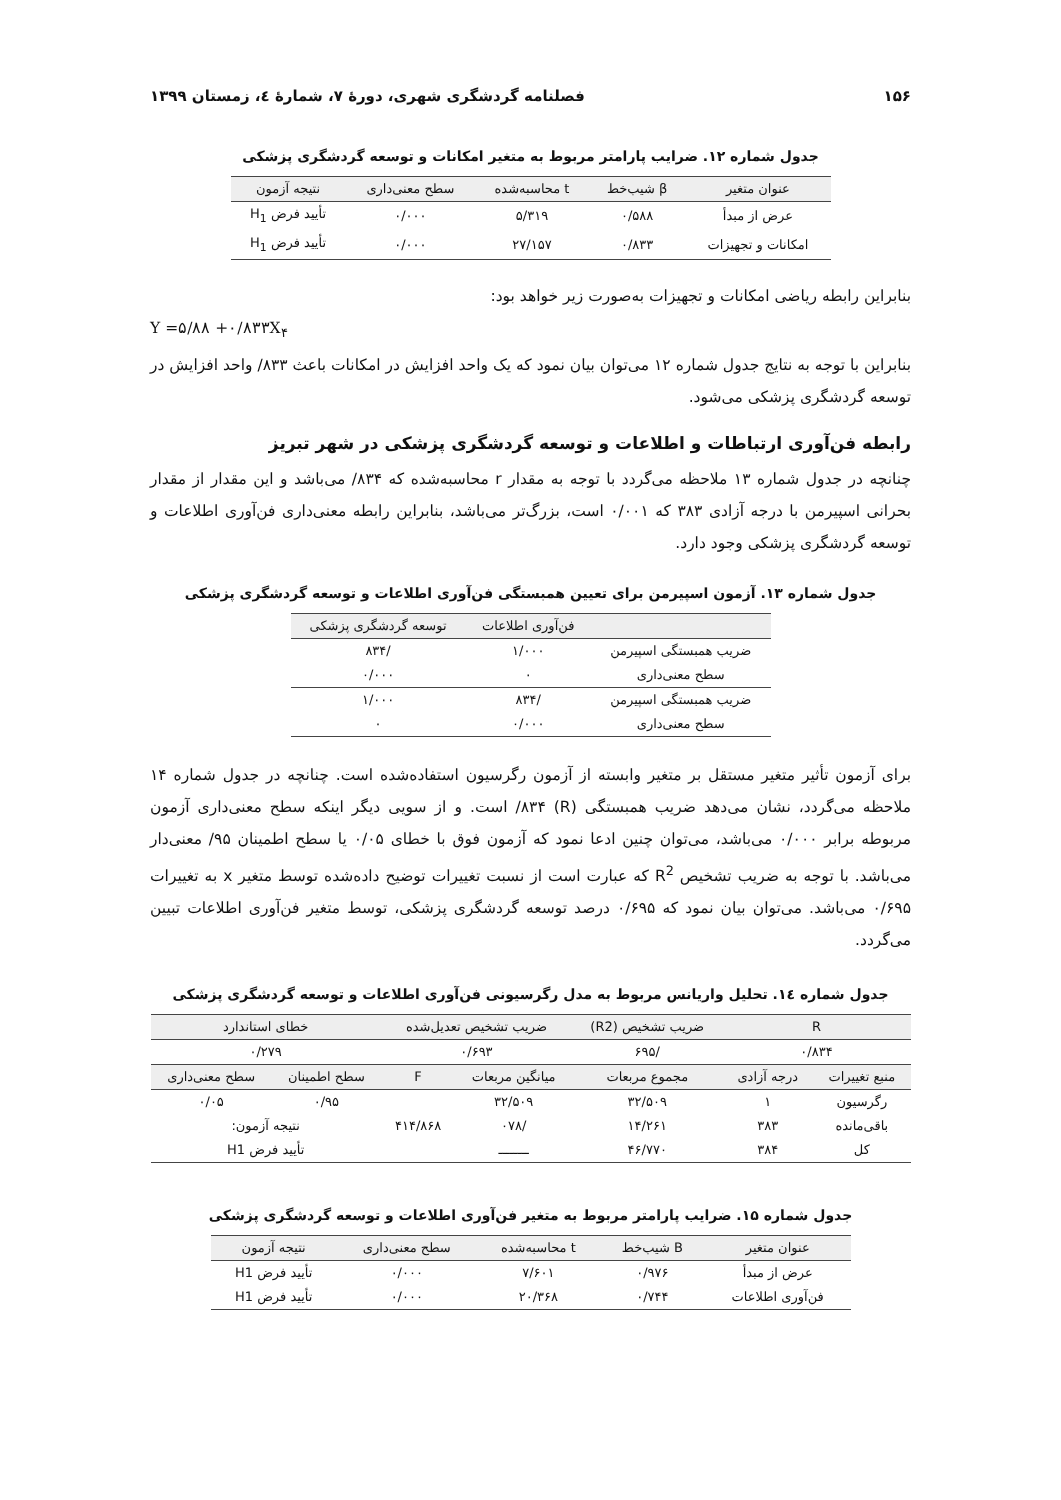۱۵۶ فصلنامه گردشگری شهری، دورهٔ ۷، شمارهٔ ٤، زمستان ۱۳۹۹
جدول شماره ۱۲. ضرایب پارامتر مربوط به متغیر امکانات و توسعه گردشگری پزشکی
| عنوان متغیر | β شیب‌خط | t محاسبه‌شده | سطح معنی‌داری | نتیجه آزمون |
| --- | --- | --- | --- | --- |
| عرض از مبدأ | ۰/۵۸۸ | ۵/۳۱۹ | ۰/۰۰۰ | تأیید فرض H<sub>1</sub> |
| امکانات و تجهیزات | ۰/۸۳۳ | ۲۷/۱۵۷ | ۰/۰۰۰ | تأیید فرض H<sub>1</sub> |
بنابراین رابطه ریاضی امکانات و تجهیزات به‌صورت زیر خواهد بود:
Y =۵/۸۸ +۰/۸۳۳X<sub>۴</sub>
بنابراین با توجه به نتایج جدول شماره ۱۲ می‌توان بیان نمود که یک واحد افزایش در امکانات باعث ۸۳۳/ واحد افزایش در توسعه گردشگری پزشکی می‌شود.
رابطه فن‌آوری ارتباطات و اطلاعات و توسعه گردشگری پزشکی در شهر تبریز
چنانچه در جدول شماره ۱۳ ملاحظه می‌گردد با توجه به مقدار r محاسبه‌شده که ۸۳۴/ می‌باشد و این مقدار از مقدار بحرانی اسپیرمن با درجه آزادی ۳۸۳ که ۰/۰۰۱ است، بزرگ‌تر می‌باشد، بنابراین رابطه معنی‌داری فن‌آوری اطلاعات و توسعه گردشگری پزشکی وجود دارد.
جدول شماره ۱۳. آزمون اسپیرمن برای تعیین همبستگی فن‌آوری اطلاعات و توسعه گردشگری پزشکی
| | فن‌آوری اطلاعات | توسعه گردشگری پزشکی |
| --- | --- | --- |
| ضریب همبستگی اسپیرمن | ۱/۰۰۰ | /۸۳۴ |
| سطح معنی‌داری | ۰ | ۰/۰۰۰ |
| ضریب همبستگی اسپیرمن | /۸۳۴ | ۱/۰۰۰ |
| سطح معنی‌داری | ۰/۰۰۰ | ۰ |
برای آزمون تأثیر متغیر مستقل بر متغیر وابسته از آزمون رگرسیون استفاده‌شده است. چنانچه در جدول شماره ۱۴ ملاحظه می‌گردد، نشان می‌دهد ضریب همبستگی (R) ۸۳۴/ است. و از سویی دیگر اینکه سطح معنی‌داری آزمون مربوطه برابر ۰/۰۰۰ می‌باشد، می‌توان چنین ادعا نمود که آزمون فوق با خطای ۰/۰۵ یا سطح اطمینان ۹۵/ معنی‌دار می‌باشد. با توجه به ضریب تشخیص R<sup>2</sup> که عبارت است از نسبت تغییرات توضیح داده‌شده توسط متغیر x به تغییرات ۰/۶۹۵ می‌باشد. می‌توان بیان نمود که ۰/۶۹۵ درصد توسعه گردشگری پزشکی، توسط متغیر فن‌آوری اطلاعات تبیین می‌گردد.
جدول شماره ١٤. تحلیل واریانس مربوط به مدل رگرسیونی فن‌آوری اطلاعات و توسعه گردشگری پزشکی
| R | | ضریب تشخیص (R2) | ضریب تشخیص تعدیل‌شده | | خطای استاندارد | |
| --- | --- | --- | --- | --- | --- | --- |
| ۰/۸۳۴ | | /۶۹۵ | ۰/۶۹۳ | | ۰/۲۷۹ | |
| منبع تغییرات | درجه آزادی | مجموع مربعات | میانگین مربعات | F | سطح اطمینان | سطح معنی‌داری |
| رگرسیون | ۱ | ۳۲/۵۰۹ | ۳۲/۵۰۹ | ۴۱۴/۸۶۸ | ۰/۹۵ | ۰/۰۵ |
| باقی‌مانده | ۳۸۳ | ۱۴/۲۶۱ | /۰۷۸ | | نتیجه آزمون: | |
| کل | ۳۸۴ | ۴۶/۷۷۰ | ــــــــ | | تأیید فرض H1 | |
جدول شماره ۱۵. ضرایب پارامتر مربوط به متغیر فن‌آوری اطلاعات و توسعه گردشگری پزشکی
| عنوان متغیر | B شیب‌خط | t محاسبه‌شده | سطح معنی‌داری | نتیجه آزمون |
| --- | --- | --- | --- | --- |
| عرض از مبدأ | ۰/۹۷۶ | ۷/۶۰۱ | ۰/۰۰۰ | تأیید فرض H1 |
| فن‌آوری اطلاعات | ۰/۷۴۴ | ۲۰/۳۶۸ | ۰/۰۰۰ | تأیید فرض H1 |